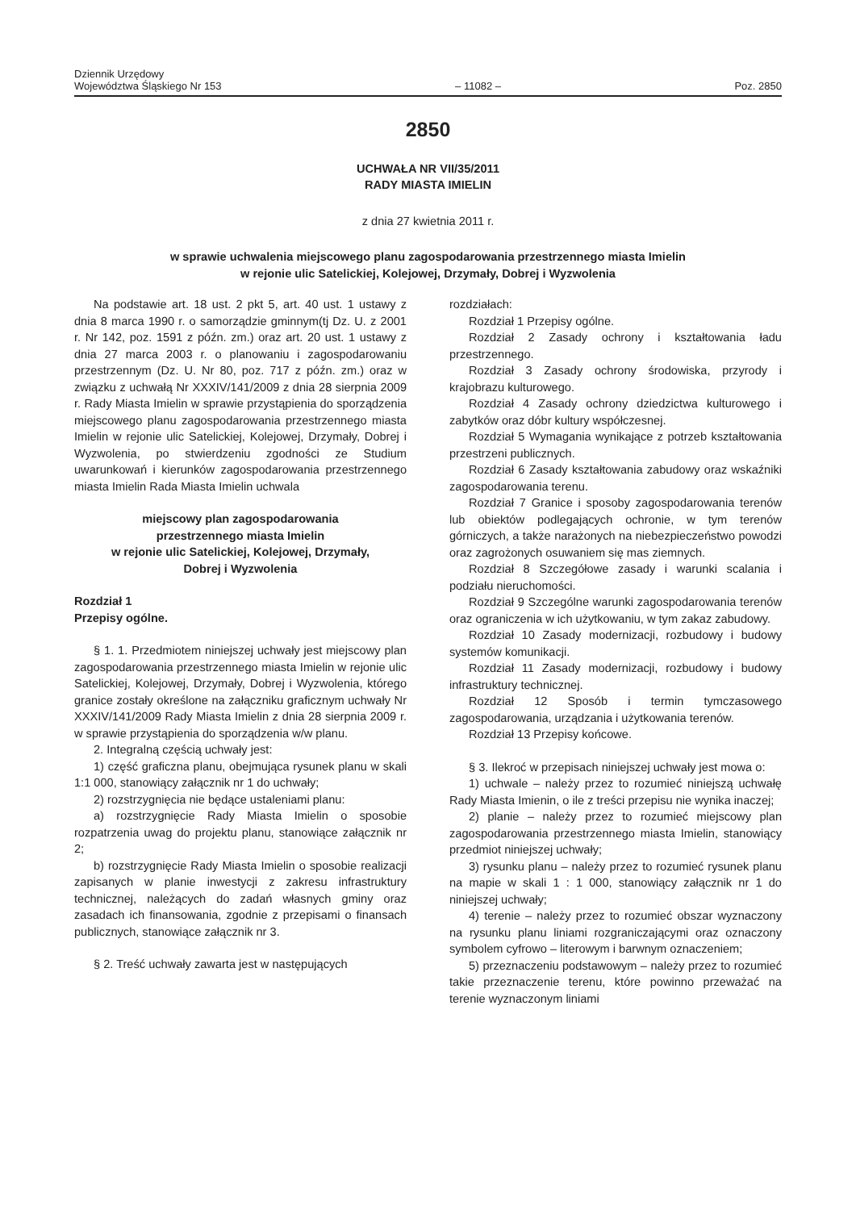Dziennik Urzędowy
Województwa Śląskiego Nr 153
– 11082 –
Poz. 2850
2850
UCHWAŁA NR VII/35/2011
RADY MIASTA IMIELIN
z dnia 27 kwietnia 2011 r.
w sprawie uchwalenia miejscowego planu zagospodarowania przestrzennego miasta Imielin
w rejonie ulic Satelickiej, Kolejowej, Drzymały, Dobrej i Wyzwolenia
Na podstawie art. 18 ust. 2 pkt 5, art. 40 ust. 1 ustawy z dnia 8 marca 1990 r. o samorządzie gminnym(tj Dz. U. z 2001 r. Nr 142, poz. 1591 z późn. zm.) oraz art. 20 ust. 1 ustawy z dnia 27 marca 2003 r. o planowaniu i zagospodarowaniu przestrzennym (Dz. U. Nr 80, poz. 717 z późn. zm.) oraz w związku z uchwałą Nr XXXIV/141/2009 z dnia 28 sierpnia 2009 r. Rady Miasta Imielin w sprawie przystąpienia do sporządzenia miejscowego planu zagospodarowania przestrzennego miasta Imielin w rejonie ulic Satelickiej, Kolejowej, Drzymały, Dobrej i Wyzwolenia, po stwierdzeniu zgodności ze Studium uwarunkowań i kierunków zagospodarowania przestrzennego miasta Imielin Rada Miasta Imielin uchwala
miejscowy plan zagospodarowania
przestrzennego miasta Imielin
w rejonie ulic Satelickiej, Kolejowej, Drzymały,
Dobrej i Wyzwolenia
Rozdział 1
Przepisy ogólne.
§ 1. 1. Przedmiotem niniejszej uchwały jest miejscowy plan zagospodarowania przestrzennego miasta Imielin w rejonie ulic Satelickiej, Kolejowej, Drzymały, Dobrej i Wyzwolenia, którego granice zostały określone na załączniku graficznym uchwały Nr XXXIV/141/2009 Rady Miasta Imielin z dnia 28 sierpnia 2009 r. w sprawie przystąpienia do sporządzenia w/w planu.
2. Integralną częścią uchwały jest:
1) część graficzna planu, obejmująca rysunek planu w skali 1:1 000, stanowiący załącznik nr 1 do uchwały;
2) rozstrzygnięcia nie będące ustaleniami planu:
a) rozstrzygnięcie Rady Miasta Imielin o sposobie rozpatrzenia uwag do projektu planu, stanowiące załącznik nr 2;
b) rozstrzygnięcie Rady Miasta Imielin o sposobie realizacji zapisanych w planie inwestycji z zakresu infrastruktury technicznej, należących do zadań własnych gminy oraz zasadach ich finansowania, zgodnie z przepisami o finansach publicznych, stanowiące załącznik nr 3.
§ 2. Treść uchwały zawarta jest w następujących
rozdziałach:
Rozdział 1 Przepisy ogólne.
Rozdział 2 Zasady ochrony i kształtowania ładu przestrzennego.
Rozdział 3 Zasady ochrony środowiska, przyrody i krajobrazu kulturowego.
Rozdział 4 Zasady ochrony dziedzictwa kulturowego i zabytków oraz dóbr kultury współczesnej.
Rozdział 5 Wymagania wynikające z potrzeb kształtowania przestrzeni publicznych.
Rozdział 6 Zasady kształtowania zabudowy oraz wskaźniki zagospodarowania terenu.
Rozdział 7 Granice i sposoby zagospodarowania terenów lub obiektów podlegających ochronie, w tym terenów górniczych, a także narażonych na niebezpieczeństwo powodzi oraz zagrożonych osuwaniem się mas ziemnych.
Rozdział 8 Szczegółowe zasady i warunki scalania i podziału nieruchomości.
Rozdział 9 Szczególne warunki zagospodarowania terenów oraz ograniczenia w ich użytkowaniu, w tym zakaz zabudowy.
Rozdział 10 Zasady modernizacji, rozbudowy i budowy systemów komunikacji.
Rozdział 11 Zasady modernizacji, rozbudowy i budowy infrastruktury technicznej.
Rozdział 12 Sposób i termin tymczasowego zagospodarowania, urządzania i użytkowania terenów.
Rozdział 13 Przepisy końcowe.
§ 3. Ilekroć w przepisach niniejszej uchwały jest mowa o:
1) uchwale – należy przez to rozumieć niniejszą uchwałę Rady Miasta Imienin, o ile z treści przepisu nie wynika inaczej;
2) planie – należy przez to rozumieć miejscowy plan zagospodarowania przestrzennego miasta Imielin, stanowiący przedmiot niniejszej uchwały;
3) rysunku planu – należy przez to rozumieć rysunek planu na mapie w skali 1 : 1 000, stanowiący załącznik nr 1 do niniejszej uchwały;
4) terenie – należy przez to rozumieć obszar wyznaczony na rysunku planu liniami rozgraniczającymi oraz oznaczony symbolem cyfrowo – literowym i barwnym oznaczeniem;
5) przeznaczeniu podstawowym – należy przez to rozumieć takie przeznaczenie terenu, które powinno przeważać na terenie wyznaczonym liniami